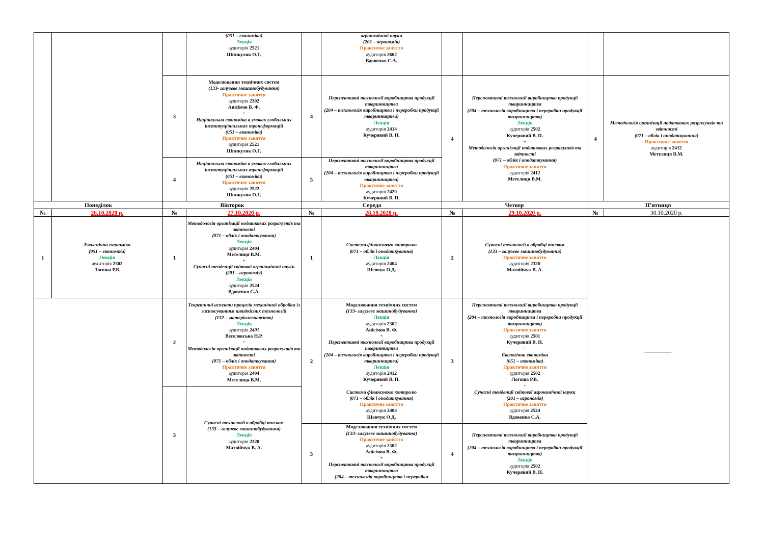| | | | (051 – економіка) Лекція аудиторія 2521 Шпикуляк О.Г. | | агрономічної науки (201 – агрономія) Практичне заняття аудиторія 2602 Вдовенко С.А. | | | | |
| | | 3 | Моделювання технічних систем (133- галузеве машинобудування) Практичне заняття аудиторія 2302 Анісімов В. Ф. + Національна економіка в умовах глобальних інституціональних трансформацій (051 – економіка) Практичне заняття аудиторія 2521 Шпикуляк О.Г. | 4 | Перспективні технології виробництва продукції тваринництва (204 – технологія виробництва і переробки продукції тваринництва) Лекція аудиторія 2414 Кучерявий В. П. | 4 | Перспективні технології виробництва продукції тваринництва (204 – технологія виробництва і переробки продукції тваринництва) Лекція аудиторія 2502 Кучерявий В. П. + Методологія організації податкових розрахунків та звітності (071 – облік і оподаткування) Практичне заняття аудиторія 2412 Метелиця В.М. | 4 | Методологія організації податкових розрахунків та звітності (071 – облік і оподаткування) Практичне заняття аудиторія 2412 Метелиця В.М. |
| | | 4 | Національна економіка в умовах глобальних інституціональних трансформацій (051 – економіка) Практичне заняття аудиторія 2522 Шпикуляк О.Г. | 5 | Перспективні технології виробництва продукції тваринництва (204 – технологія виробництва і переробки продукції тваринництва) Практичне заняття аудиторія 2420 Кучерявий В. П. | | | | |
| Понеділок | | Вівторок | | Середа | | Четвер | | П’ятниця | |
| № | 26.10.2020 р. | № | 27.10.2020 р. | № | 28.10.2020 р. | № | 29.10.2020 р. | № | 30.10.2020 р. |
| 1 | Екологічна економіка (051 – економіка) Лекція аудиторія 2502 Логоша Р.В. | 1 | Методологія організації податкових розрахунків та звітності (071 – облік і оподаткування) Лекція аудиторія 2404 Метелиця В.М. + Сучасні тенденції світової агрономічної науки (201 – агрономія) Лекція аудиторія 2524 Вдовенко С.А. | 1 | Система фінансового контролю (071 – облік і оподаткування) Лекція аудиторія 2404 Шевчук О.Д. | 2 | Сучасні технології в обробці тиском (133 – галузеве машинобудування) Практичне заняття аудиторія 2320 Матвійчук В. А. | ___________ | |
| | | 2 | Теоретичні аспекти процесів механічної обробки із застосуванням швидкісних технологій (132 – матеріалознавство) Лекція аудиторія 2401 Веселовська Н.Р. + Методологія організації податкових розрахунків та звітності (071 – облік і оподаткування) Практичне заняття аудиторія 2404 Метелиця В.М. | 2 | Моделювання технічних систем (133- галузеве машинобудування) Лекція аудиторія 2302 Анісімов В. Ф. + Перспективні технології виробництва продукції тваринництва (204 – технологія виробництва і переробки продукції тваринництва) Лекція аудиторія 2412 Кучерявий В. П. + Система фінансового контролю (071 – облік і оподаткування) Практичне заняття аудиторія 2404 Шевчук О.Д. | 3 | Перспективні технології виробництва продукції тваринництва (204 – технологія виробництва і переробки продукції тваринництва) Практичне заняття аудиторія 2501 Кучерявий В. П. + Екологічна економіка (051 – економіка) Практичне заняття аудиторія 2502 Логоша Р.В. + Сучасні тенденції світової агрономічної науки (201 – агрономія) Практичне заняття аудиторія 2524 Вдовенко С.А. | | |
| | | 3 | Сучасні технології в обробці тиском (133 – галузеве машинобудування) Лекція аудиторія 2320 Матвійчук В. А. | | | | | | |
| | | | | 3 | Моделювання технічних систем (133- галузеве машинобудування) Практичне заняття аудиторія 2302 Анісімов В. Ф. + Перспективні технології виробництва продукції тваринництва (204 – технологія виробництва і переробки | 4 | Перспективні технології виробництва продукції тваринництва (204 – технологія виробництва і переробки продукції тваринництва) Лекція аудиторія 2502 Кучерявий В. П. | | |